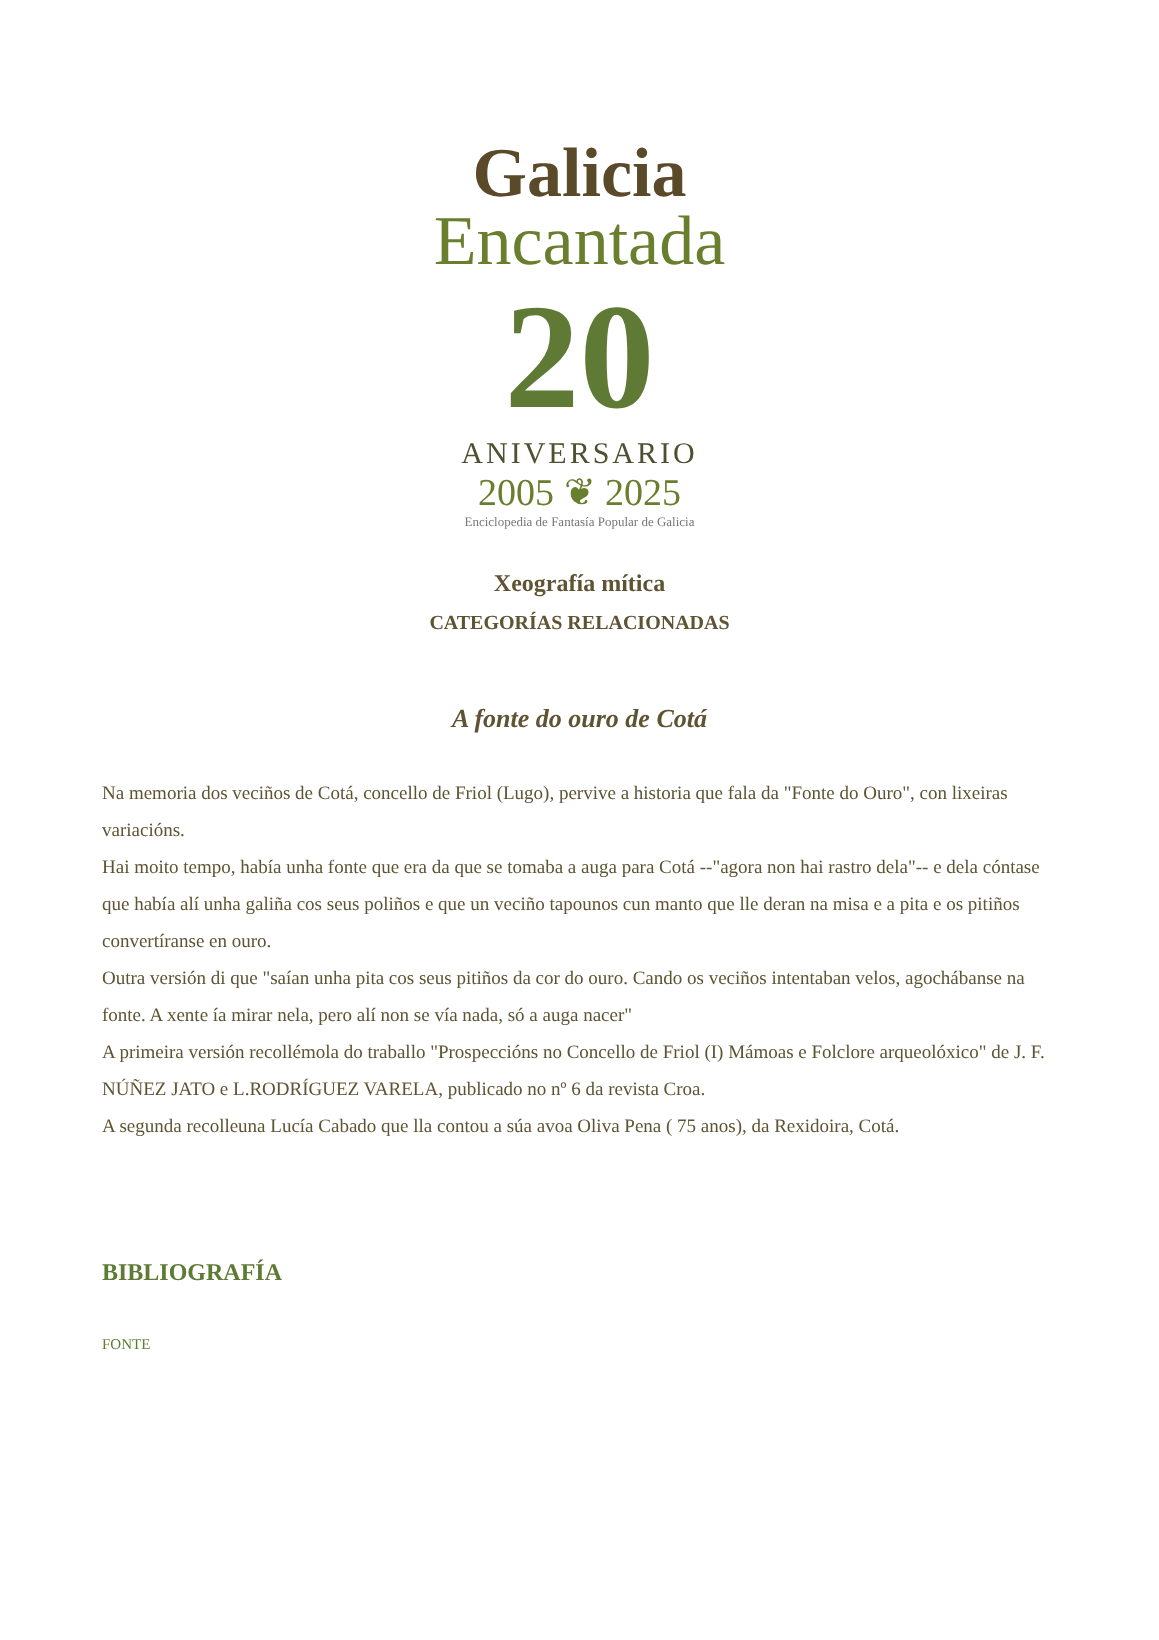Galicia
Encantada
20
ANIVERSARIO
2005 ❦ 2025
Enciclopedia de Fantasía Popular de Galicia
Xeografía mítica
CATEGORÍAS RELACIONADAS
A fonte do ouro de Cotá
Na memoria dos veciños de Cotá, concello de Friol (Lugo), pervive a historia que fala da "Fonte do Ouro", con lixeiras variacións.
Hai moito tempo, había unha fonte que era da que se tomaba a auga para Cotá --"agora non hai rastro dela"-- e dela cóntase que había alí unha galiña cos seus poliños e que un veciño tapounos cun manto que lle deran na misa e a pita e os pitiños convertíranse en ouro.
Outra versión di que "saían unha pita cos seus pitiños da cor do ouro. Cando os veciños intentaban velos, agochábanse na fonte. A xente ía mirar nela, pero alí non se vía nada, só a auga nacer"
A primeira versión recollémola do traballo "Prospeccións no Concello de Friol (I) Mámoas e Folclore arqueolóxico" de J. F. NÚÑEZ JATO e L.RODRÍGUEZ VARELA, publicado no nº 6 da revista Croa.
A segunda recolleuna Lucía Cabado que lla contou a súa avoa Oliva Pena ( 75 anos), da Rexidoira, Cotá.
BIBLIOGRAFÍA
FONTE